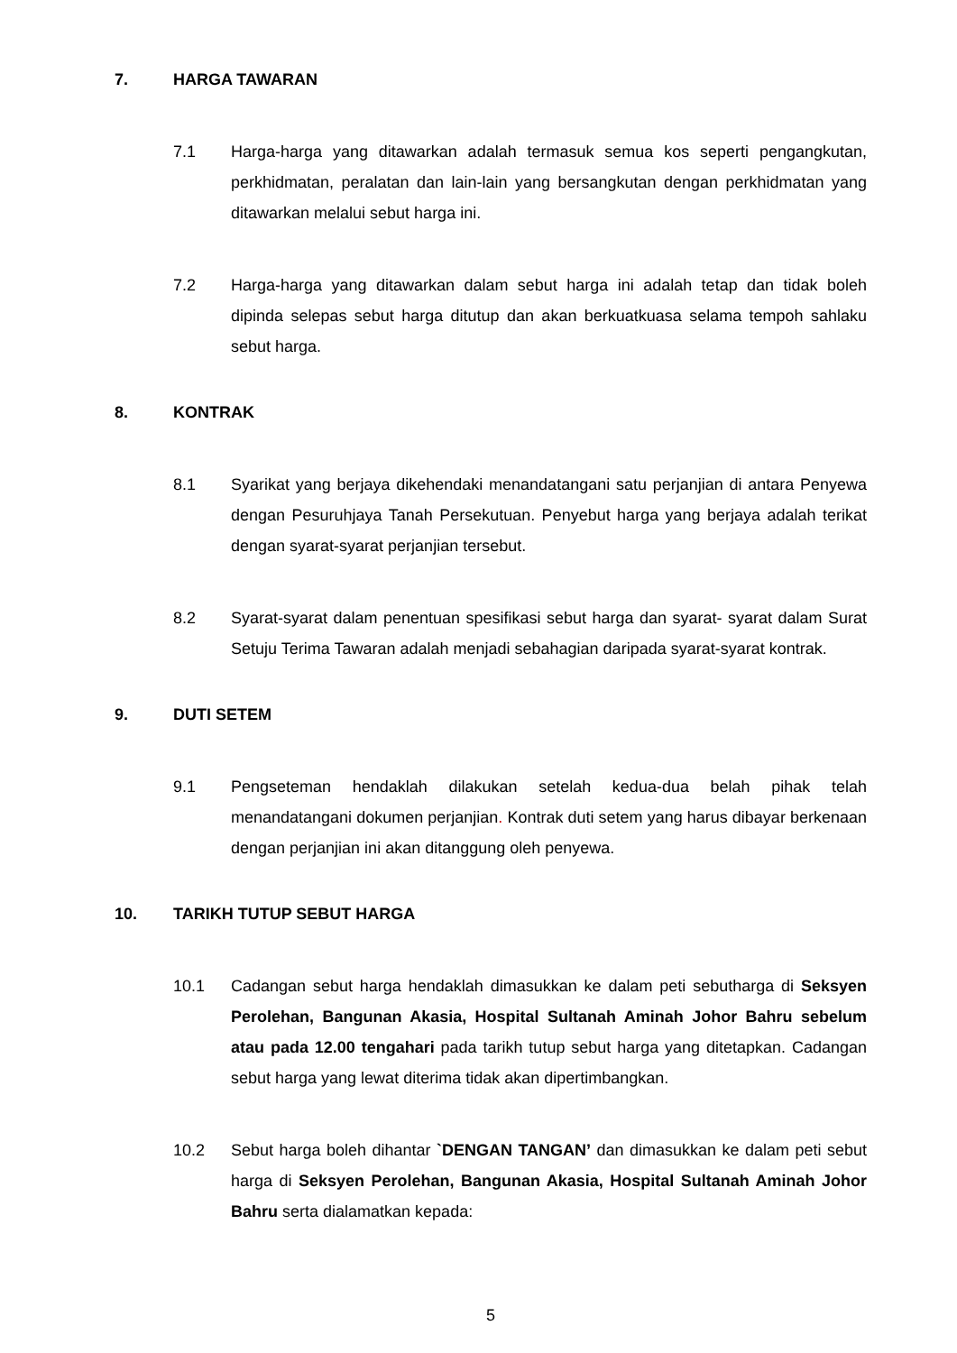7. HARGA TAWARAN
7.1 Harga-harga yang ditawarkan adalah termasuk semua kos seperti pengangkutan, perkhidmatan, peralatan dan lain-lain yang bersangkutan dengan perkhidmatan yang ditawarkan melalui sebut harga ini.
7.2 Harga-harga yang ditawarkan dalam sebut harga ini adalah tetap dan tidak boleh dipinda selepas sebut harga ditutup dan akan berkuatkuasa selama tempoh sahlaku sebut harga.
8. KONTRAK
8.1 Syarikat yang berjaya dikehendaki menandatangani satu perjanjian di antara Penyewa dengan Pesuruhjaya Tanah Persekutuan. Penyebut harga yang berjaya adalah terikat dengan syarat-syarat perjanjian tersebut.
8.2 Syarat-syarat dalam penentuan spesifikasi sebut harga dan syarat- syarat dalam Surat Setuju Terima Tawaran adalah menjadi sebahagian daripada syarat-syarat kontrak.
9. DUTI SETEM
9.1 Pengseteman hendaklah dilakukan setelah kedua-dua belah pihak telah menandatangani dokumen perjanjian. Kontrak duti setem yang harus dibayar berkenaan dengan perjanjian ini akan ditanggung oleh penyewa.
10. TARIKH TUTUP SEBUT HARGA
10.1 Cadangan sebut harga hendaklah dimasukkan ke dalam peti sebutharga di Seksyen Perolehan, Bangunan Akasia, Hospital Sultanah Aminah Johor Bahru sebelum atau pada 12.00 tengahari pada tarikh tutup sebut harga yang ditetapkan. Cadangan sebut harga yang lewat diterima tidak akan dipertimbangkan.
10.2 Sebut harga boleh dihantar `DENGAN TANGAN’ dan dimasukkan ke dalam peti sebut harga di Seksyen Perolehan, Bangunan Akasia, Hospital Sultanah Aminah Johor Bahru serta dialamatkan kepada:
5